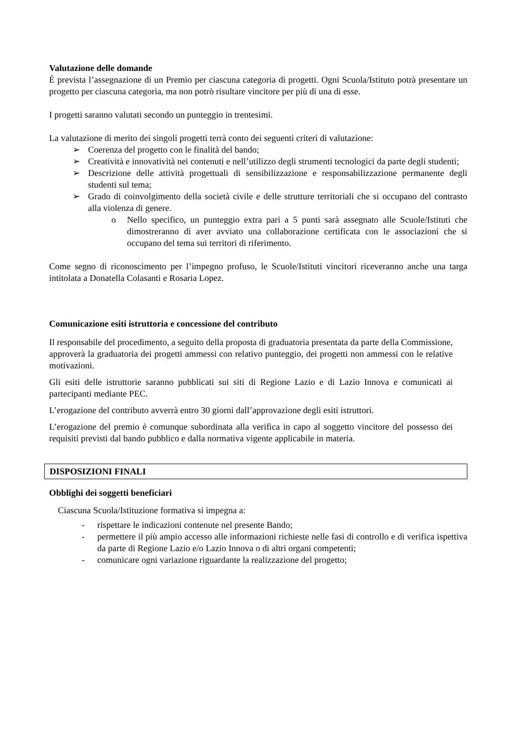Valutazione delle domande
È prevista l’assegnazione di un Premio per ciascuna categoria di progetti. Ogni Scuola/Istituto potrà presentare un progetto per ciascuna categoria, ma non potrò risultare vincitore per più di una di esse.
I progetti saranno valutati secondo un punteggio in trentesimi.
La valutazione di merito dei singoli progetti terrà conto dei seguenti criteri di valutazione:
➢ Coerenza del progetto con le finalità del bando;
➢ Creatività e innovatività nei contenuti e nell’utilizzo degli strumenti tecnologici da parte degli studenti;
➢ Descrizione delle attività progettuali di sensibilizzazione e responsabilizzazione permanente degli studenti sul tema;
➢ Grado di coinvolgimento della società civile e delle strutture territoriali che si occupano del contrasto alla violenza di genere.
o Nello specifico, un punteggio extra pari a 5 punti sarà assegnato alle Scuole/Istituti che dimostreranno di aver avviato una collaborazione certificata con le associazioni che si occupano del tema sui territori di riferimento.
Come segno di riconoscimento per l’impegno profuso, le Scuole/Istituti vincitori riceveranno anche una targa intitolata a Donatella Colasanti e Rosaria Lopez.
Comunicazione esiti istruttoria e concessione del contributo
Il responsabile del procedimento, a seguito della proposta di graduatoria presentata da parte della Commissione, approverà la graduatoria dei progetti ammessi con relativo punteggio, dei progetti non ammessi con le relative motivazioni.
Gli esiti delle istruttorie saranno pubblicati sui siti di Regione Lazio e di Lazio Innova e comunicati ai partecipanti mediante PEC.
L’erogazione del contributo avverrà entro 30 giorni dall’approvazione degli esiti istruttori.
L’erogazione del premio è comunque subordinata alla verifica in capo al soggetto vincitore del possesso dei requisiti previsti dal bando pubblico e dalla normativa vigente applicabile in materia.
DISPOSIZIONI FINALI
Obblighi dei soggetti beneficiari
Ciascuna Scuola/Istituzione formativa si impegna a:
- rispettare le indicazioni contenute nel presente Bando;
- permettere il più ampio accesso alle informazioni richieste nelle fasi di controllo e di verifica ispettiva da parte di Regione Lazio e/o Lazio Innova o di altri organi competenti;
- comunicare ogni variazione riguardante la realizzazione del progetto;